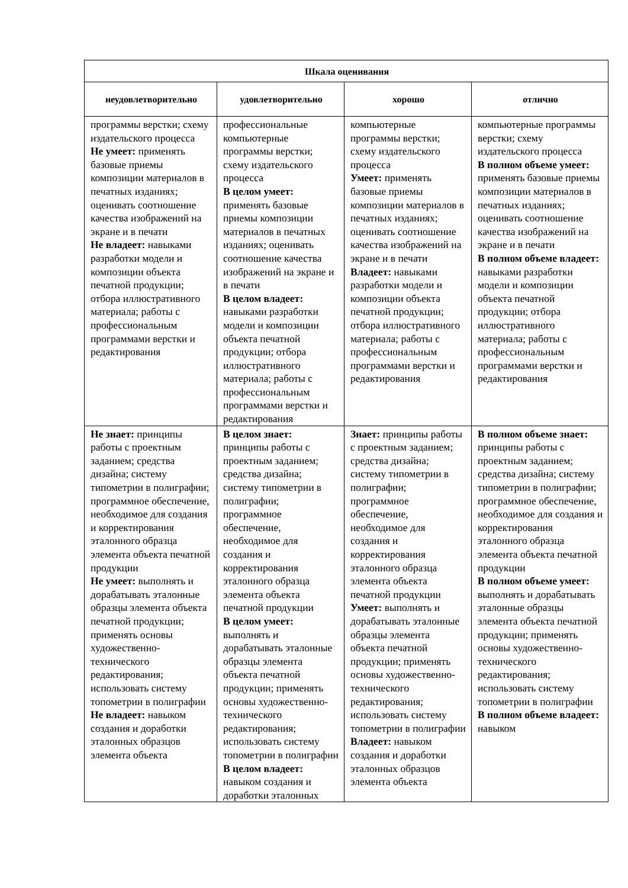| Шкала оценивания | | | |
| --- | --- | --- | --- |
| неудовлетворительно | удовлетворительно | хорошо | отлично |
| программы верстки; схему издательского процесса Не умеет: применять базовые приемы композиции материалов в печатных изданиях; оценивать соотношение качества изображений на экране и в печати Не владеет: навыками разработки модели и композиции объекта печатной продукции; отбора иллюстративного материала; работы с профессиональным программами верстки и редактирования | профессиональные компьютерные программы верстки; схему издательского процесса В целом умеет: применять базовые приемы композиции материалов в печатных изданиях; оценивать соотношение качества изображений на экране и в печати В целом владеет: навыками разработки модели и композиции объекта печатной продукции; отбора иллюстративного материала; работы с профессиональным программами верстки и редактирования | компьютерные программы верстки; схему издательского процесса Умеет: применять базовые приемы композиции материалов в печатных изданиях; оценивать соотношение качества изображений на экране и в печати Владеет: навыками разработки модели и композиции объекта печатной продукции; отбора иллюстративного материала; работы с профессиональным программами верстки и редактирования | компьютерные программы верстки; схему издательского процесса В полном объеме умеет: применять базовые приемы композиции материалов в печатных изданиях; оценивать соотношение качества изображений на экране и в печати В полном объеме владеет: навыками разработки модели и композиции объекта печатной продукции; отбора иллюстративного материала; работы с профессиональным программами верстки и редактирования |
| Не знает: принципы работы с проектным заданием; средства дизайна; систему типометрии в полиграфии; программное обеспечение, необходимое для создания и корректирования эталонного образца элемента объекта печатной продукции Не умеет: выполнять и дорабатывать эталонные образцы элемента объекта печатной продукции; применять основы художественно-технического редактирования; использовать систему топометрии в полиграфии Не владеет: навыком создания и доработки эталонных образцов элемента объекта | В целом знает: принципы работы с проектным заданием; средства дизайна; систему типометрии в полиграфии; программное обеспечение, необходимое для создания и корректирования эталонного образца элемента объекта печатной продукции В целом умеет: выполнять и дорабатывать эталонные образцы элемента объекта печатной продукции; применять основы художественно-технического редактирования; использовать систему топометрии в полиграфии В целом владеет: навыком создания и доработки эталонных | Знает: принципы работы с проектным заданием; средства дизайна; систему типометрии в полиграфии; программное обеспечение, необходимое для создания и корректирования эталонного образца элемента объекта печатной продукции Умеет: выполнять и дорабатывать эталонные образцы элемента объекта печатной продукции; применять основы художественно-технического редактирования; использовать систему топометрии в полиграфии Владеет: навыком создания и доработки эталонных образцов элемента объекта | В полном объеме знает: принципы работы с проектным заданием; средства дизайна; систему типометрии в полиграфии; программное обеспечение, необходимое для создания и корректирования эталонного образца элемента объекта печатной продукции В полном объеме умеет: выполнять и дорабатывать эталонные образцы элемента объекта печатной продукции; применять основы художественно-технического редактирования; использовать систему топометрии в полиграфии В полном объеме владеет: навыком |